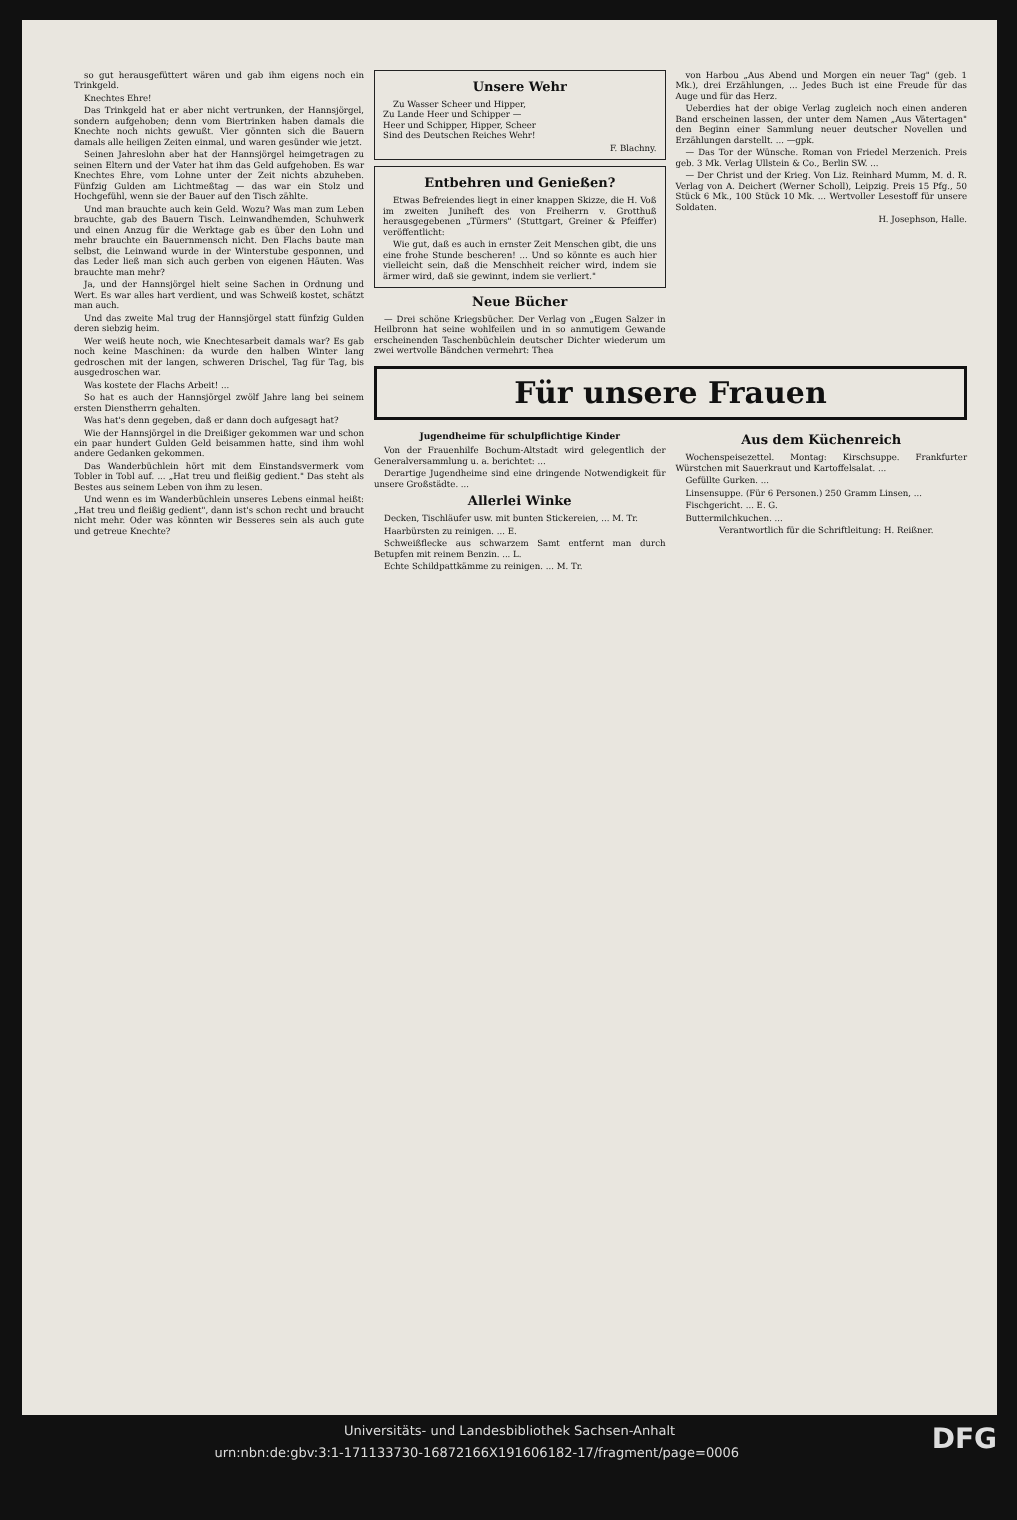so gut herausgefüttert wären und gab ihm eigens noch ein Trinkgeld.
Knechtes Ehre!
Das Trinkgeld hat er aber nicht vertrunken, der Hannsjörgel, sondern aufgehoben; denn vom Biertrinken haben damals die Knechte noch nichts gewußt. Vier gönnten sich die Bauern damals alle heiligen Zeiten einmal, und waren gesünder wie jetzt.
Seinen Jahreslohn aber hat der Hannsjörgel heimgetragen zu seinen Eltern und der Vater hat ihm das Geld aufgehoben. Es war Knechtes Ehre, vom Lohne unter der Zeit nichts abzuheben. Fünfzig Gulden am Lichtmeßtag — das war ein Stolz und Hochgefühl, wenn sie der Bauer auf den Tisch zählte.
Und man brauchte auch kein Geld. Wozu? Was man zum Leben brauchte, gab des Bauern Tisch. Leinwandhemden, Schuhwerk und einen Anzug für die Werktage gab es über den Lohn und mehr brauchte ein Bauernmensch nicht. Den Flachs baute man selbst, die Leinwand wurde in der Winterstube gesponnen, und das Leder ließ man sich auch gerben von eigenen Häuten. Was brauchte man mehr?
Ja, und der Hannsjörgel hielt seine Sachen in Ordnung und Wert. Es war alles hart verdient, und was Schweiß kostet, schätzt man auch.
Und das zweite Mal trug der Hannsjörgel statt fünfzig Gulden deren siebzig heim.
Wer weiß heute noch, wie Knechtesarbeit damals war? Es gab noch keine Maschinen: da wurde den halben Winter lang gedroschen mit der langen, schweren Drischel, Tag für Tag, bis ausgedroschen war.
Was kostete der Flachs Arbeit! ...
So hat es auch der Hannsjörgel zwölf Jahre lang bei seinem ersten Dienstherrn gehalten.
Was hat's denn gegeben, daß er dann doch aufgesagt hat?
Wie der Hannsjörgel in die Dreißiger gekommen war und schon ein paar hundert Gulden Geld beisammen hatte, sind ihm wohl andere Gedanken gekommen.
Das Wanderbüchlein hört mit dem Einstandsvermerk vom Tobler in Tobl auf. ... „Hat treu und fleißig gedient." Das steht als Bestes aus seinem Leben von ihm zu lesen.
Und wenn es im Wanderbüchlein unseres Lebens einmal heißt: „Hat treu und fleißig gedient", dann ist's schon recht und braucht nicht mehr. Oder was könnten wir Besseres sein als auch gute und getreue Knechte?
Unsere Wehr
Zu Wasser Scheer und Hipper,
Zu Lande Heer und Schipper —
Heer und Schipper, Hipper, Scheer
Sind des Deutschen Reiches Wehr!
F. Blachny.
Entbehren und Genießen?
Etwas Befreiendes liegt in einer knappen Skizze, die H. Voß im zweiten Juniheft des von Freiherrn v. Grotthuß herausgegebenen „Türmers" (Stuttgart, Greiner & Pfeiffer) veröffentlicht:
Wie gut, daß es auch in ernster Zeit Menschen gibt, die uns eine frohe Stunde bescheren! ... Und so könnte es auch hier vielleicht sein, daß die Menschheit reicher wird, indem sie ärmer wird, daß sie gewinnt, indem sie verliert."
Neue Bücher
— Drei schöne Kriegsbücher. Der Verlag von „Eugen Salzer in Heilbronn hat seine wohlfeilen und in so anmutigem Gewande erscheinenden Taschenbüchlein deutscher Dichter wiederum um zwei wertvolle Bändchen vermehrt: Thea
von Harbou „Aus Abend und Morgen ein neuer Tag" (geb. 1 Mk.), drei Erzählungen, ... Jedes Buch ist eine Freude für das Auge und für das Herz.
Ueberdies hat der obige Verlag zugleich noch einen anderen Band erscheinen lassen, der unter dem Namen „Aus Vätertagen" den Beginn einer Sammlung neuer deutscher Novellen und Erzählungen darstellt. ... —gpk.
— Das Tor der Wünsche. Roman von Friedel Merzenich. Preis geb. 3 Mk. Verlag Ullstein & Co., Berlin SW. ...
— Der Christ und der Krieg. Von Liz. Reinhard Mumm, M. d. R. Verlag von A. Deichert (Werner Scholl), Leipzig. Preis 15 Pfg., 50 Stück 6 Mk., 100 Stück 10 Mk. ... Wertvoller Lesestoff für unsere Soldaten.
H. Josephson, Halle.
Für unsere Frauen
Jugendheime für schulpflichtige Kinder
Von der Frauenhilfe Bochum-Altstadt wird gelegentlich der Generalversammlung u. a. berichtet: ...
Derartige Jugendheime sind eine dringende Notwendigkeit für unsere Großstädte. ...
Allerlei Winke
Decken, Tischläufer usw. mit bunten Stickereien, ... M. Tr.
Haarbürsten zu reinigen. ... E.
Schweißflecke aus schwarzem Samt entfernt man durch Betupfen mit reinem Benzin. ... L.
Echte Schildpattkämme zu reinigen. ... M. Tr.
Aus dem Küchenreich
Wochenspeisezettel. Montag: Kirschsuppe. Frankfurter Würstchen mit Sauerkraut und Kartoffelsalat. ...
Gefüllte Gurken. ...
Linsensuppe. (Für 6 Personen.) 250 Gramm Linsen, ...
Fischgericht. ... E. G.
Buttermilchkuchen. ...
Verantwortlich für die Schriftleitung: H. Reißner.
Universitäts- und Landesbibliothek Sachsen-Anhalt
urn:nbn:de:gbv:3:1-171133730-16872166X191606182-17/fragment/page=0006 DFG